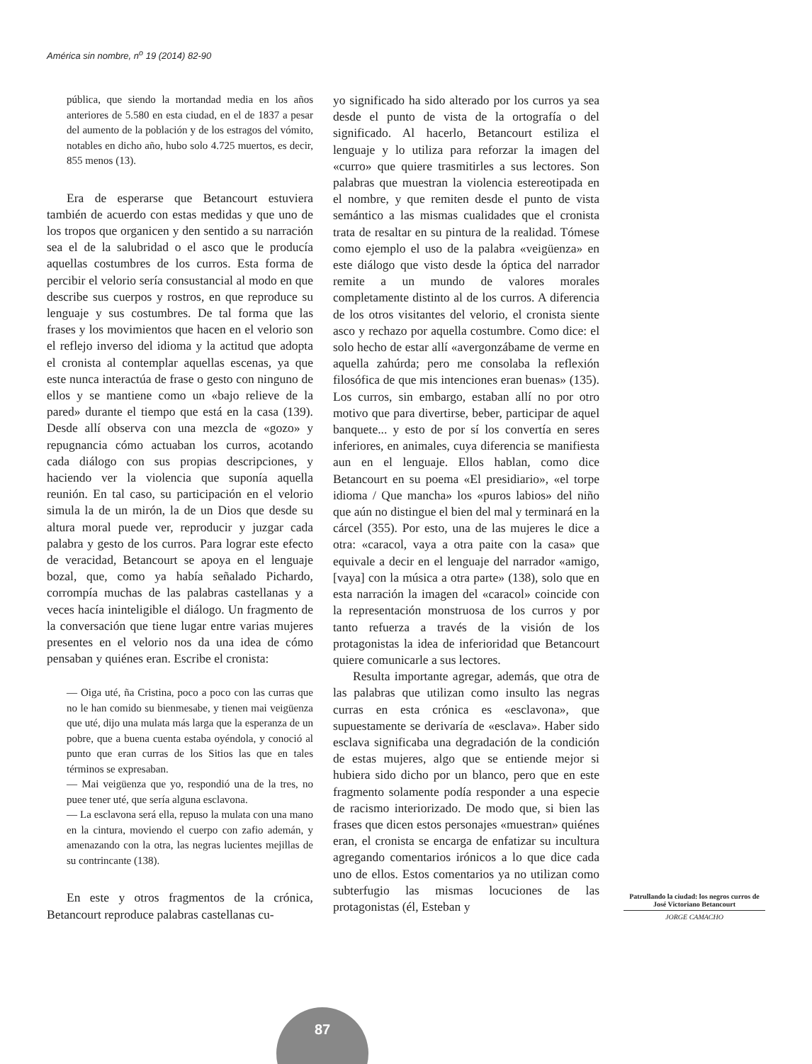América sin nombre, n<sup>o</sup> 19 (2014) 82-90
pública, que siendo la mortandad media en los años anteriores de 5.580 en esta ciudad, en el de 1837 a pesar del aumento de la población y de los estragos del vómito, notables en dicho año, hubo solo 4.725 muertos, es decir, 855 menos (13).
Era de esperarse que Betancourt estuviera también de acuerdo con estas medidas y que uno de los tropos que organicen y den sentido a su narración sea el de la salubridad o el asco que le producía aquellas costumbres de los curros. Esta forma de percibir el velorio sería consustancial al modo en que describe sus cuerpos y rostros, en que reproduce su lenguaje y sus costumbres. De tal forma que las frases y los movimientos que hacen en el velorio son el reflejo inverso del idioma y la actitud que adopta el cronista al contemplar aquellas escenas, ya que este nunca interactúa de frase o gesto con ninguno de ellos y se mantiene como un «bajo relieve de la pared» durante el tiempo que está en la casa (139). Desde allí observa con una mezcla de «gozo» y repugnancia cómo actuaban los curros, acotando cada diálogo con sus propias descripciones, y haciendo ver la violencia que suponía aquella reunión. En tal caso, su participación en el velorio simula la de un mirón, la de un Dios que desde su altura moral puede ver, reproducir y juzgar cada palabra y gesto de los curros. Para lograr este efecto de veracidad, Betancourt se apoya en el lenguaje bozal, que, como ya había señalado Pichardo, corrompía muchas de las palabras castellanas y a veces hacía ininteligible el diálogo. Un fragmento de la conversación que tiene lugar entre varias mujeres presentes en el velorio nos da una idea de cómo pensaban y quiénes eran. Escribe el cronista:
— Oiga uté, ña Cristina, poco a poco con las curras que no le han comido su bienmesabe, y tienen mai veigüenza que uté, dijo una mulata más larga que la esperanza de un pobre, que a buena cuenta estaba oyéndola, y conoció al punto que eran curras de los Sitios las que en tales términos se expresaban.
— Mai veigüenza que yo, respondió una de la tres, no puee tener uté, que sería alguna esclavona.
— La esclavona será ella, repuso la mulata con una mano en la cintura, moviendo el cuerpo con zafio ademán, y amenazando con la otra, las negras lucientes mejillas de su contrincante (138).
En este y otros fragmentos de la crónica, Betancourt reproduce palabras castellanas cu-
yo significado ha sido alterado por los curros ya sea desde el punto de vista de la ortografía o del significado. Al hacerlo, Betancourt estiliza el lenguaje y lo utiliza para reforzar la imagen del «curro» que quiere trasmitirles a sus lectores. Son palabras que muestran la violencia estereotipada en el nombre, y que remiten desde el punto de vista semántico a las mismas cualidades que el cronista trata de resaltar en su pintura de la realidad. Tómese como ejemplo el uso de la palabra «veigüenza» en este diálogo que visto desde la óptica del narrador remite a un mundo de valores morales completamente distinto al de los curros. A diferencia de los otros visitantes del velorio, el cronista siente asco y rechazo por aquella costumbre. Como dice: el solo hecho de estar allí «avergonzábame de verme en aquella zahúrda; pero me consolaba la reflexión filosófica de que mis intenciones eran buenas» (135). Los curros, sin embargo, estaban allí no por otro motivo que para divertirse, beber, participar de aquel banquete... y esto de por sí los convertía en seres inferiores, en animales, cuya diferencia se manifiesta aun en el lenguaje. Ellos hablan, como dice Betancourt en su poema «El presidiario», «el torpe idioma / Que mancha» los «puros labios» del niño que aún no distingue el bien del mal y terminará en la cárcel (355). Por esto, una de las mujeres le dice a otra: «caracol, vaya a otra paite con la casa» que equivale a decir en el lenguaje del narrador «amigo, [vaya] con la música a otra parte» (138), solo que en esta narración la imagen del «caracol» coincide con la representación monstruosa de los curros y por tanto refuerza a través de la visión de los protagonistas la idea de inferioridad que Betancourt quiere comunicarle a sus lectores.
Resulta importante agregar, además, que otra de las palabras que utilizan como insulto las negras curras en esta crónica es «esclavona», que supuestamente se derivaría de «esclava». Haber sido esclava significaba una degradación de la condición de estas mujeres, algo que se entiende mejor si hubiera sido dicho por un blanco, pero que en este fragmento solamente podía responder a una especie de racismo interiorizado. De modo que, si bien las frases que dicen estos personajes «muestran» quiénes eran, el cronista se encarga de enfatizar su incultura agregando comentarios irónicos a lo que dice cada uno de ellos. Estos comentarios ya no utilizan como subterfugio las mismas locuciones de las protagonistas (él, Esteban y
Patrullando la ciudad: los negros curros de José Victoriano Betancourt
JORGE CAMACHO
87